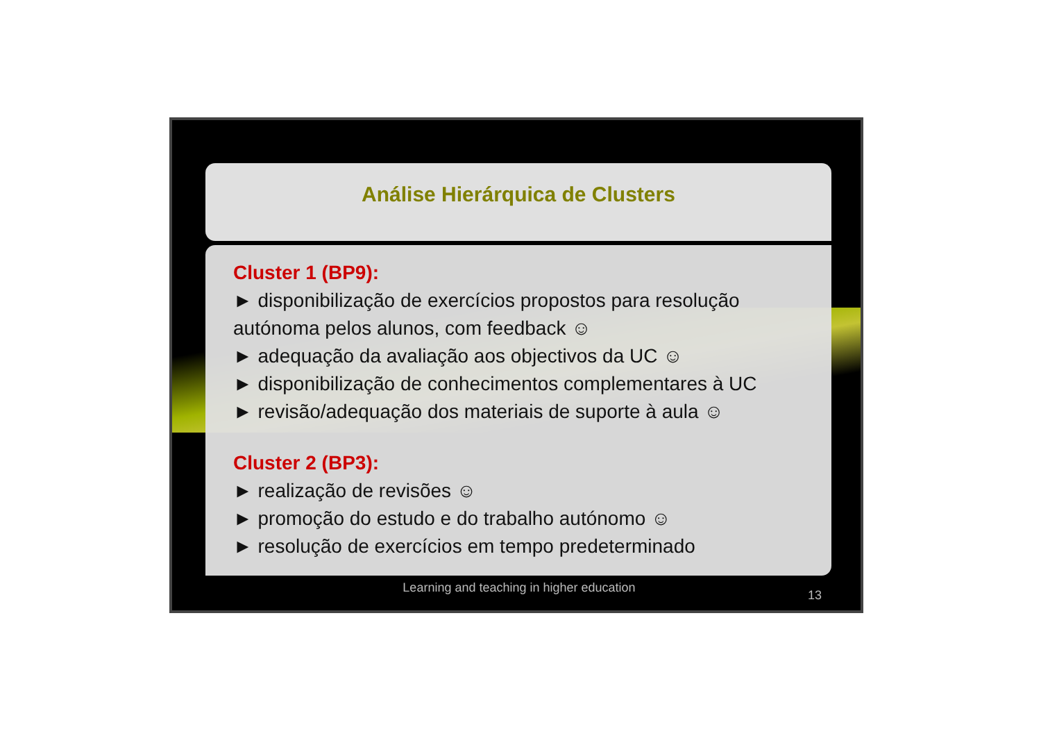Análise Hierárquica de Clusters
Cluster 1 (BP9):
► disponibilização de exercícios propostos para resolução autónoma pelos alunos, com feedback ☺
► adequação da avaliação aos objectivos da UC ☺
► disponibilização de conhecimentos complementares à UC
► revisão/adequação dos materiais de suporte à aula ☺
Cluster 2 (BP3):
► realização de revisões ☺
► promoção do estudo e do trabalho autónomo ☺
► resolução de exercícios em tempo predeterminado
Learning and teaching in higher education
13